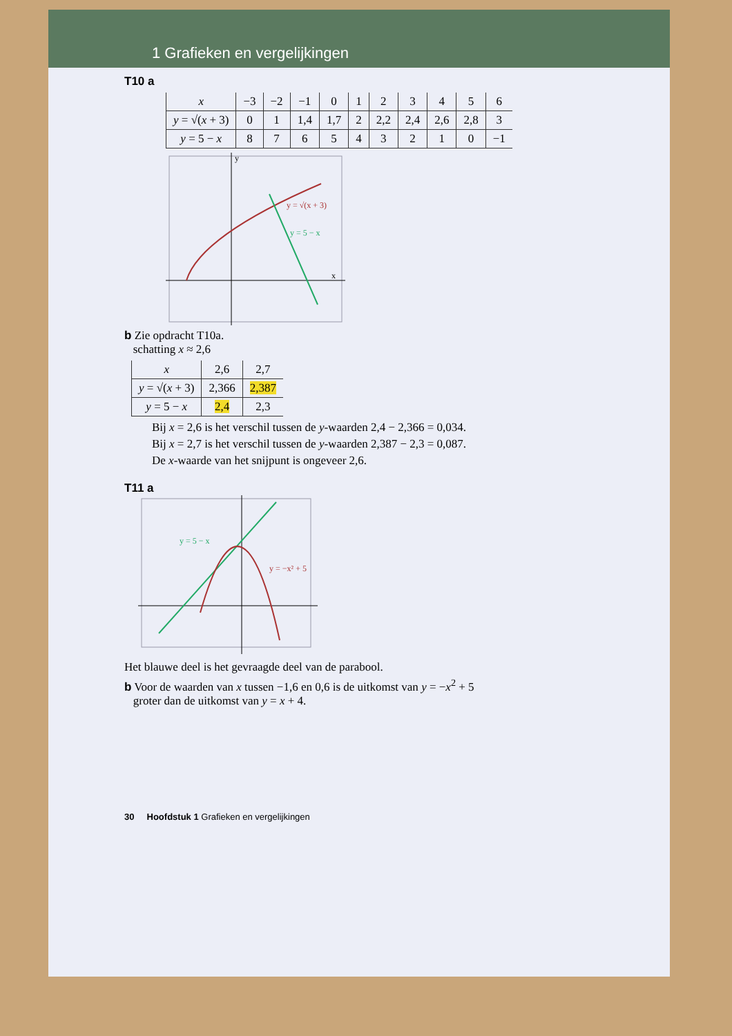1 Grafieken en vergelijkingen
T10 a
| x | −3 | −2 | −1 | 0 | 1 | 2 | 3 | 4 | 5 | 6 |
| y = √( x + 3) | 0 | 1 | 1,4 | 1,7 | 2 | 2,2 | 2,4 | 2,6 | 2,8 | 3 |
| y = 5 − x | 8 | 7 | 6 | 5 | 4 | 3 | 2 | 1 | 0 | −1 |
y = √(x + 3)
y = 5 − x
x
y
b Zie opdracht T10a.
schatting x ≈ 2,6
| x | 2,6 | 2,7 |
| y = √( x + 3) | 2,366 | 2,387 |
| y = 5 − x | 2,4 | 2,3 |
Bij x = 2,6 is het verschil tussen de y-waarden 2,4 − 2,366 = 0,034.
Bij x = 2,7 is het verschil tussen de y-waarden 2,387 − 2,3 = 0,087.
De x-waarde van het snijpunt is ongeveer 2,6.
T11 a
y = 5 − x
y = −x² + 5
Het blauwe deel is het gevraagde deel van de parabool.
b Voor de waarden van x tussen −1,6 en 0,6 is de uitkomst van y = −x<sup>2</sup> + 5
groter dan de uitkomst van y = x + 4.
30 Hoofdstuk 1 Grafieken en vergelijkingen